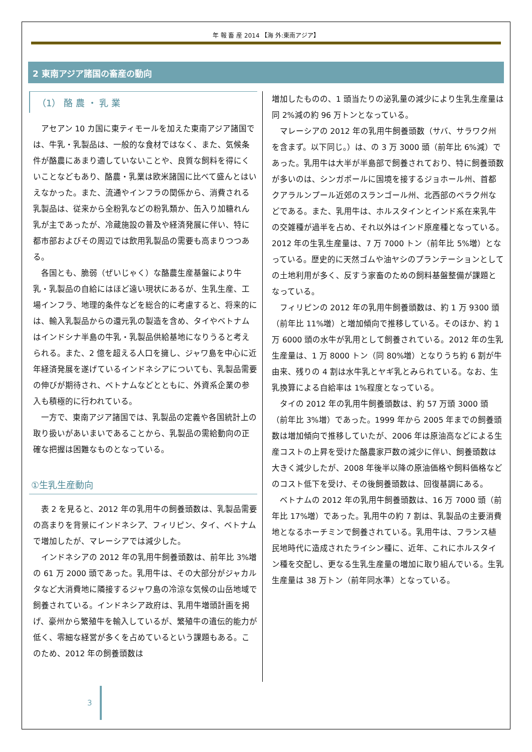年 報 畜 産 2014 【海 外:東南アジア】
2 東南アジア諸国の畜産の動向
（1） 酪 農 ・ 乳 業
アセアン 10 カ国に東ティモールを加えた東南アジア諸国では、牛乳・乳製品は、一般的な食材ではなく、また、気候条件が酪農にあまり適していないことや、良質な飼料を得にくいことなどもあり、酪農・乳業は欧米諸国に比べて盛んとはいえなかった。また、流通やインフラの関係から、消費される乳製品は、従来から全粉乳などの粉乳類か、缶入り加糖れん乳が主であったが、冷蔵施設の普及や経済発展に伴い、特に都市部およびその周辺では飲用乳製品の需要も高まりつつある。
各国とも、脆弱（ぜいじゃく）な酪農生産基盤により牛乳・乳製品の自給にはほど遠い現状にあるが、生乳生産、工場インフラ、地理的条件などを総合的に考慮すると、将来的には、輸入乳製品からの還元乳の製造を含め、タイやベトナムはインドシナ半島の牛乳・乳製品供給基地になりうると考えられる。また、2 億を超える人口を擁し、ジャワ島を中心に近年経済発展を遂げているインドネシアについても、乳製品需要の伸びが期待され、ベトナムなどとともに、外資系企業の参入も積極的に行われている。
一方で、東南アジア諸国では、乳製品の定義や各国統計上の取り扱いがあいまいであることから、乳製品の需給動向の正確な把握は困難なものとなっている。
①生乳生産動向
表 2 を見ると、2012 年の乳用牛の飼養頭数は、乳製品需要の高まりを背景にインドネシア、フィリピン、タイ、ベトナムで増加したが、マレーシアでは減少した。
インドネシアの 2012 年の乳用牛飼養頭数は、前年比 3%増の 61 万 2000 頭であった。乳用牛は、その大部分がジャカルタなど大消費地に隣接するジャワ島の冷涼な気候の山岳地域で飼養されている。インドネシア政府は、乳用牛増頭計画を掲げ、豪州から繁殖牛を輸入しているが、繁殖牛の遺伝的能力が低く、零細な経営が多くを占めているという課題もある。このため、2012 年の飼養頭数は
増加したものの、1 頭当たりの泌乳量の減少により生乳生産量は同 2%減の約 96 万トンとなっている。
マレーシアの 2012 年の乳用牛飼養頭数（サバ、サラワク州を含まず。以下同じ。）は、の 3 万 3000 頭（前年比 6%減）であった。乳用牛は大半が半島部で飼養されており、特に飼養頭数が多いのは、シンガポールに国境を接するジョホール州、首都クアラルンプール近郊のスランゴール州、北西部のペラク州などである。また、乳用牛は、ホルスタインとインド系在来乳牛の交雑種が過半を占め、それ以外はインド原産種となっている。2012 年の生乳生産量は、7 万 7000 トン（前年比 5%増）となっている。歴史的に天然ゴムや油ヤシのプランテーションとしての土地利用が多く、反すう家畜のための飼料基盤整備が課題となっている。
フィリピンの 2012 年の乳用牛飼養頭数は、約 1 万 9300 頭（前年比 11%増）と増加傾向で推移している。そのほか、約 1 万 6000 頭の水牛が乳用として飼養されている。2012 年の生乳生産量は、1 万 8000 トン（同 80%増）となりうち約 6 割が牛由来、残りの 4 割は水牛乳とヤギ乳とみられている。なお、生乳換算による自給率は 1%程度となっている。
タイの 2012 年の乳用牛飼養頭数は、約 57 万頭 3000 頭（前年比 3%増）であった。1999 年から 2005 年までの飼養頭数は増加傾向で推移していたが、2006 年は原油高などによる生産コストの上昇を受けた酪農家戸数の減少に伴い、飼養頭数は大きく減少したが、2008 年後半以降の原油価格や飼料価格などのコスト低下を受け、その後飼養頭数は、回復基調にある。
ベトナムの 2012 年の乳用牛飼養頭数は、16 万 7000 頭（前年比 17%増）であった。乳用牛の約 7 割は、乳製品の主要消費地となるホーチミンで飼養されている。乳用牛は、フランス植民地時代に造成されたライシン種に、近年、これにホルスタイン種を交配し、更なる生乳生産量の増加に取り組んでいる。生乳生産量は 38 万トン（前年同水準）となっている。
3